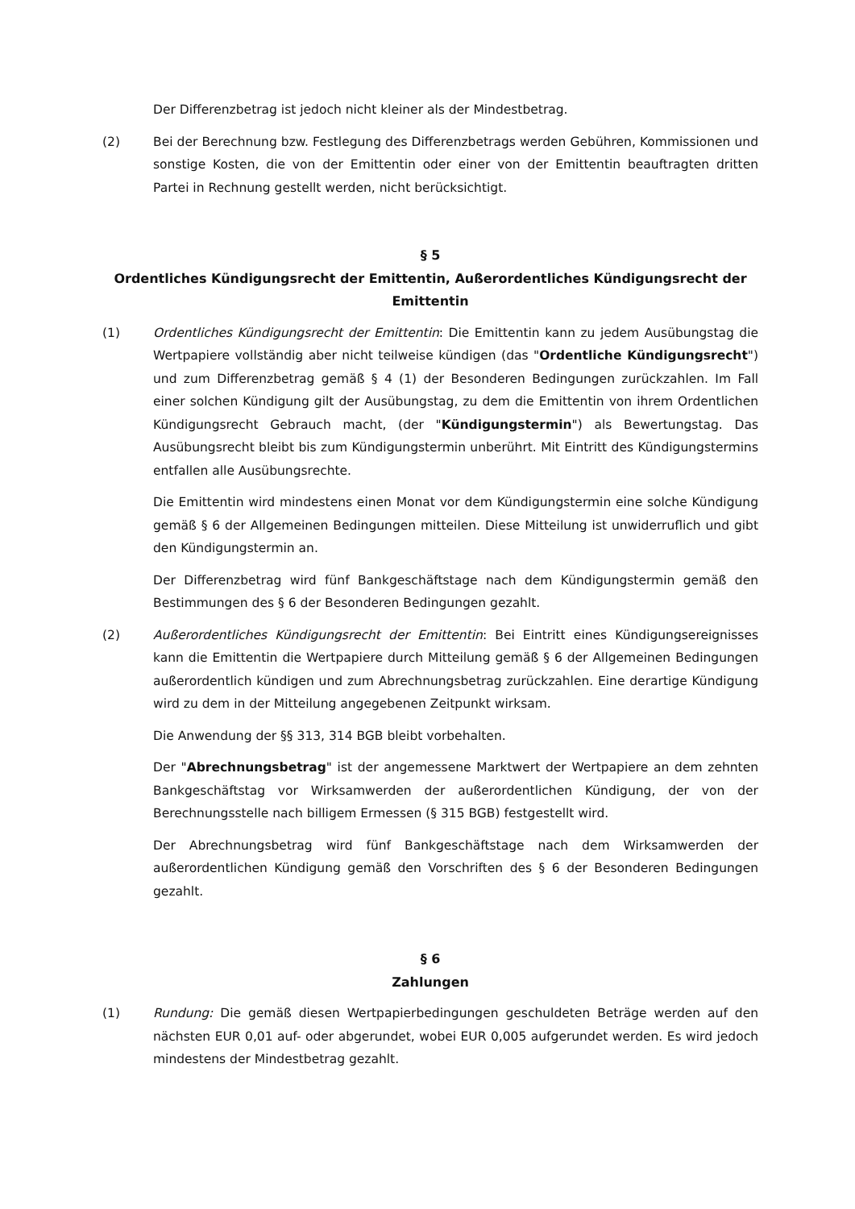Der Differenzbetrag ist jedoch nicht kleiner als der Mindestbetrag.
(2) Bei der Berechnung bzw. Festlegung des Differenzbetrags werden Gebühren, Kommissionen und sonstige Kosten, die von der Emittentin oder einer von der Emittentin beauftragten dritten Partei in Rechnung gestellt werden, nicht berücksichtigt.
§ 5
Ordentliches Kündigungsrecht der Emittentin, Außerordentliches Kündigungsrecht der Emittentin
(1) Ordentliches Kündigungsrecht der Emittentin: Die Emittentin kann zu jedem Ausübungstag die Wertpapiere vollständig aber nicht teilweise kündigen (das "Ordentliche Kündigungsrecht") und zum Differenzbetrag gemäß § 4 (1) der Besonderen Bedingungen zurückzahlen. Im Fall einer solchen Kündigung gilt der Ausübungstag, zu dem die Emittentin von ihrem Ordentlichen Kündigungsrecht Gebrauch macht, (der "Kündigungstermin") als Bewertungstag. Das Ausübungsrecht bleibt bis zum Kündigungstermin unberührt. Mit Eintritt des Kündigungstermins entfallen alle Ausübungsrechte.
Die Emittentin wird mindestens einen Monat vor dem Kündigungstermin eine solche Kündigung gemäß § 6 der Allgemeinen Bedingungen mitteilen. Diese Mitteilung ist unwiderruflich und gibt den Kündigungstermin an.
Der Differenzbetrag wird fünf Bankgeschäftstage nach dem Kündigungstermin gemäß den Bestimmungen des § 6 der Besonderen Bedingungen gezahlt.
(2) Außerordentliches Kündigungsrecht der Emittentin: Bei Eintritt eines Kündigungsereignisses kann die Emittentin die Wertpapiere durch Mitteilung gemäß § 6 der Allgemeinen Bedingungen außerordentlich kündigen und zum Abrechnungsbetrag zurückzahlen. Eine derartige Kündigung wird zu dem in der Mitteilung angegebenen Zeitpunkt wirksam.
Die Anwendung der §§ 313, 314 BGB bleibt vorbehalten.
Der "Abrechnungsbetrag" ist der angemessene Marktwert der Wertpapiere an dem zehnten Bankgeschäftstag vor Wirksamwerden der außerordentlichen Kündigung, der von der Berechnungsstelle nach billigem Ermessen (§ 315 BGB) festgestellt wird.
Der Abrechnungsbetrag wird fünf Bankgeschäftstage nach dem Wirksamwerden der außerordentlichen Kündigung gemäß den Vorschriften des § 6 der Besonderen Bedingungen gezahlt.
§ 6
Zahlungen
(1) Rundung: Die gemäß diesen Wertpapierbedingungen geschuldeten Beträge werden auf den nächsten EUR 0,01 auf- oder abgerundet, wobei EUR 0,005 aufgerundet werden. Es wird jedoch mindestens der Mindestbetrag gezahlt.